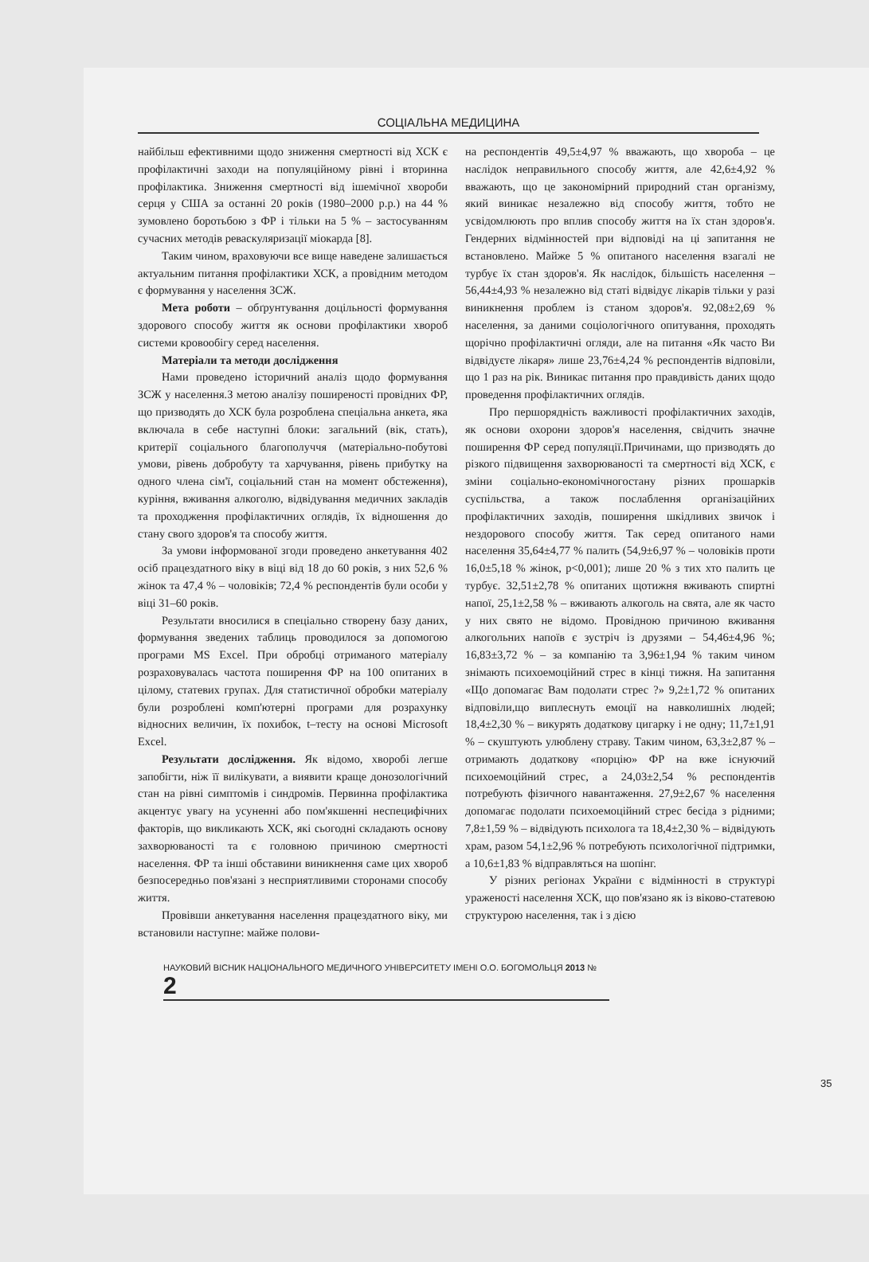СОЦІАЛЬНА МЕДИЦИНА
найбільш ефективними щодо зниження смертності від ХСК є профілактичні заходи на популяційному рівні і вторинна профілактика. Зниження смертності від ішемічної хвороби серця у США за останні 20 років (1980–2000 р.р.) на 44 % зумовлено боротьбою з ФР і тільки на 5 % – застосуванням сучасних методів реваскуляризації міокарда [8].
Таким чином, враховуючи все вище наведене залишається актуальним питання профілактики ХСК, а провідним методом є формування у населення ЗСЖ.
Мета роботи – обґрунтування доцільності формування здорового способу життя як основи профілактики хвороб системи кровообігу серед населення.
Матеріали та методи дослідження
Нами проведено історичний аналіз щодо формування ЗСЖ у населення.З метою аналізу поширеності провідних ФР, що призводять до ХСК була розроблена спеціальна анкета, яка включала в себе наступні блоки: загальний (вік, стать), критерії соціального благополуччя (матеріально-побутові умови, рівень добробуту та харчування, рівень прибутку на одного члена сім'ї, соціальний стан на момент обстеження), куріння, вживання алкоголю, відвідування медичних закладів та проходження профілактичних оглядів, їх відношення до стану свого здоров'я та способу життя.
За умови інформованої згоди проведено анкетування 402 осіб працездатного віку в віці від 18 до 60 років, з них 52,6 % жінок та 47,4 % – чоловіків; 72,4 % респондентів були особи у віці 31–60 років.
Результати вносилися в спеціально створену базу даних, формування зведених таблиць проводилося за допомогою програми MS Excel. При обробці отриманого матеріалу розраховувалась частота поширення ФР на 100 опитаних в цілому, статевих групах. Для статистичної обробки матеріалу були розроблені комп'ютерні програми для розрахунку відносних величин, їх похибок, t–тесту на основі Microsoft Excel.
Результати дослідження. Як відомо, хворобі легше запобігти, ніж її вилікувати, а виявити краще донозологічний стан на рівні симптомів і синдромів. Первинна профілактика акцентує увагу на усуненні або пом'якшенні неспецифічних факторів, що викликають ХСК, які сьогодні складають основу захворюваності та є головною причиною смертності населення. ФР та інші обставини виникнення саме цих хвороб безпосередньо пов'язані з несприятливими сторонами способу життя.
Провівши анкетування населення працездатного віку, ми встановили наступне: майже полови-
на респондентів 49,5±4,97 % вважають, що хвороба – це наслідок неправильного способу життя, але 42,6±4,92 % вважають, що це закономірний природний стан організму, який виникає незалежно від способу життя, тобто не усвідомлюють про вплив способу життя на їх стан здоров'я. Гендерних відмінностей при відповіді на ці запитання не встановлено. Майже 5 % опитаного населення взагалі не турбує їх стан здоров'я. Як наслідок, більшість населення – 56,44±4,93 % незалежно від статі відвідує лікарів тільки у разі виникнення проблем із станом здоров'я. 92,08±2,69 % населення, за даними соціологічного опитування, проходять щорічно профілактичні огляди, але на питання «Як часто Ви відвідуєте лікаря» лише 23,76±4,24 % респондентів відповіли, що 1 раз на рік. Виникає питання про правдивість даних щодо проведення профілактичних оглядів.
Про першорядність важливості профілактичних заходів, як основи охорони здоров'я населення, свідчить значне поширення ФР серед популяції.Причинами, що призводять до різкого підвищення захворюваності та смертності від ХСК, є зміни соціально-економічногостану різних прошарків суспільства, а також послаблення організаційних профілактичних заходів, поширення шкідливих звичок і нездорового способу життя. Так серед опитаного нами населення 35,64±4,77 % палить (54,9±6,97 % – чоловіків проти 16,0±5,18 % жінок, p<0,001); лише 20 % з тих хто палить це турбує. 32,51±2,78 % опитаних щотижня вживають спиртні напої, 25,1±2,58 % – вживають алкоголь на свята, але як часто у них свято не відомо. Провідною причиною вживання алкогольних напоїв є зустріч із друзями – 54,46±4,96 %; 16,83±3,72 % – за компанію та 3,96±1,94 % таким чином знімають психоемоційний стрес в кінці тижня. На запитання «Що допомагає Вам подолати стрес ?» 9,2±1,72 % опитаних відповіли,що виплеснуть емоції на навколишніх людей; 18,4±2,30 % – викурять додаткову цигарку і не одну; 11,7±1,91 % – скуштують улюблену страву. Таким чином, 63,3±2,87 % – отримають додаткову «порцію» ФР на вже існуючий психоемоційний стрес, а 24,03±2,54 % респондентів потребують фізичного навантаження. 27,9±2,67 % населення допомагає подолати психоемоційний стрес бесіда з рідними; 7,8±1,59 % – відвідують психолога та 18,4±2,30 % – відвідують храм, разом 54,1±2,96 % потребують психологічної підтримки, а 10,6±1,83 % відправляться на шопінг.
У різних регіонах України є відмінності в структурі ураженості населення ХСК, що пов'язано як із віково-статевою структурою населення, так і з дією
35
НАУКОВИЙ ВІСНИК НАЦІОНАЛЬНОГО МЕДИЧНОГО УНІВЕРСИТЕТУ ІМЕНІ О.О. БОГОМОЛЬЦЯ 2013 № 2